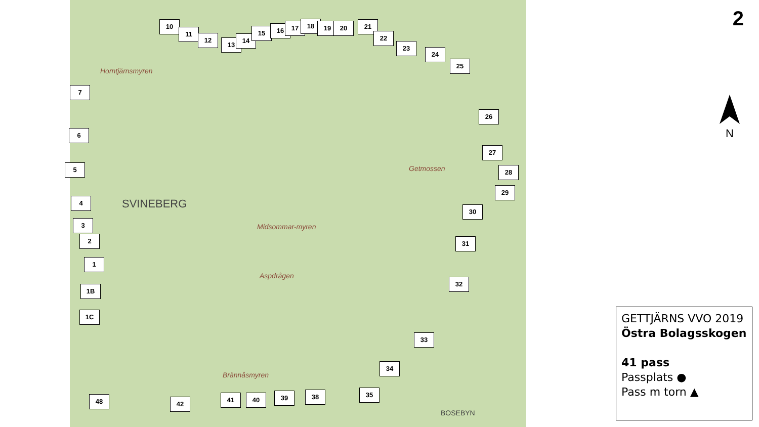Horntjärnsmyren
SVINEBERG
Midsommar-myren
Aspdrågen
Getmossen
Brännåsmyren
BOSEBYN
10
11
12
13
14
15 16 17 18 19 20 21
22
23
24
25
26
27
28
29
30
31
32
33
34
35
38
39
40
41
42
48
7
6
5
4
3
2
1
1B
1C
2
N
GETTJÄRNS VVO 2019
Östra Bolagsskogen
41 pass
Passplats ●
Pass m torn ▲